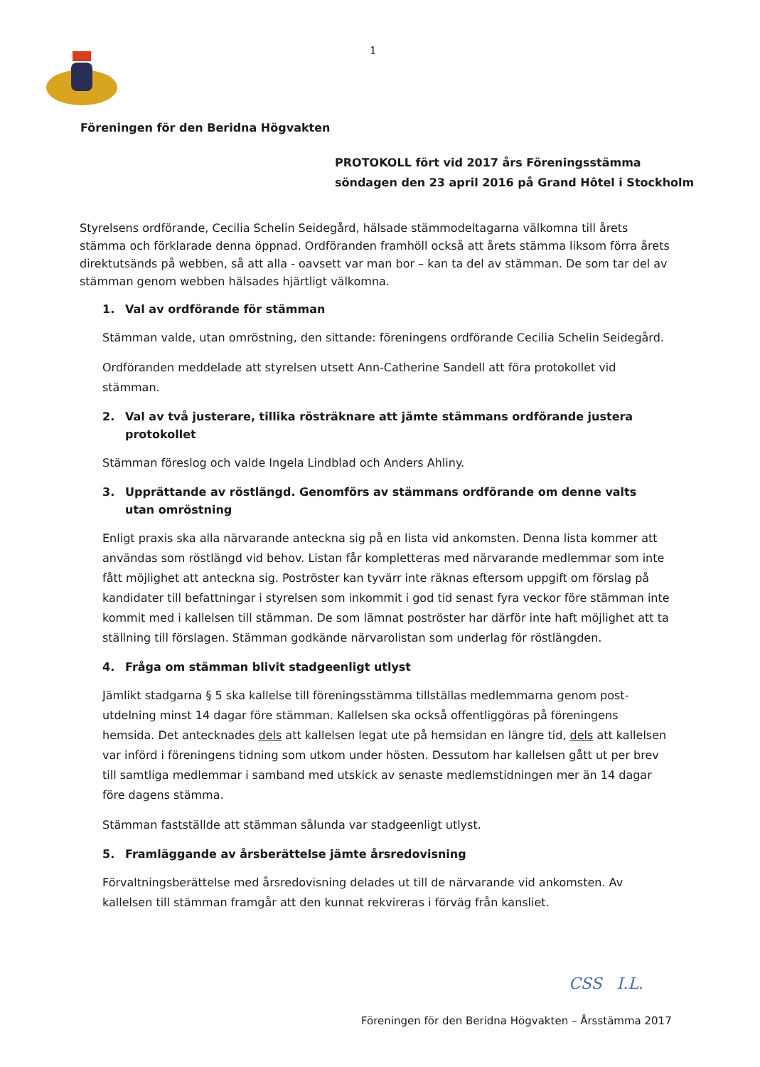1
Föreningen för den Beridna Högvakten
PROTOKOLL fört vid 2017 års Föreningsstämma
söndagen den 23 april 2016 på Grand Hôtel i Stockholm
Styrelsens ordförande, Cecilia Schelin Seidegård, hälsade stämmodeltagarna välkomna till årets stämma och förklarade denna öppnad. Ordföranden framhöll också att årets stämma liksom förra årets direktutsänds på webben, så att alla - oavsett var man bor – kan ta del av stämman. De som tar del av stämman genom webben hälsades hjärtligt välkomna.
1. Val av ordförande för stämman
Stämman valde, utan omröstning, den sittande: föreningens ordförande Cecilia Schelin Seidegård.
Ordföranden meddelade att styrelsen utsett Ann-Catherine Sandell att föra protokollet vid stämman.
2. Val av två justerare, tillika rösträknare att jämte stämmans ordförande justera protokollet
Stämman föreslog och valde Ingela Lindblad och Anders Ahliny.
3. Upprättande av röstlängd. Genomförs av stämmans ordförande om denne valts utan omröstning
Enligt praxis ska alla närvarande anteckna sig på en lista vid ankomsten. Denna lista kommer att användas som röstlängd vid behov. Listan får kompletteras med närvarande medlemmar som inte fått möjlighet att anteckna sig. Poströster kan tyvärr inte räknas eftersom uppgift om förslag på kandidater till befattningar i styrelsen som inkommit i god tid senast fyra veckor före stämman inte kommit med i kallelsen till stämman. De som lämnat poströster har därför inte haft möjlighet att ta ställning till förslagen. Stämman godkände närvarolistan som underlag för röstlängden.
4. Fråga om stämman blivit stadgeenligt utlyst
Jämlikt stadgarna § 5 ska kallelse till föreningsstämma tillställas medlemmarna genom post-utdelning minst 14 dagar före stämman. Kallelsen ska också offentliggöras på föreningens hemsida. Det antecknades dels att kallelsen legat ute på hemsidan en längre tid, dels att kallelsen var införd i föreningens tidning som utkom under hösten. Dessutom har kallelsen gått ut per brev till samtliga medlemmar i samband med utskick av senaste medlemstidningen mer än 14 dagar före dagens stämma.
Stämman fastställde att stämman sålunda var stadgeenligt utlyst.
5. Framläggande av årsberättelse jämte årsredovisning
Förvaltningsberättelse med årsredovisning delades ut till de närvarande vid ankomsten. Av kallelsen till stämman framgår att den kunnat rekvireras i förväg från kansliet.
CSS I.L.
Föreningen för den Beridna Högvakten – Årsstämma 2017